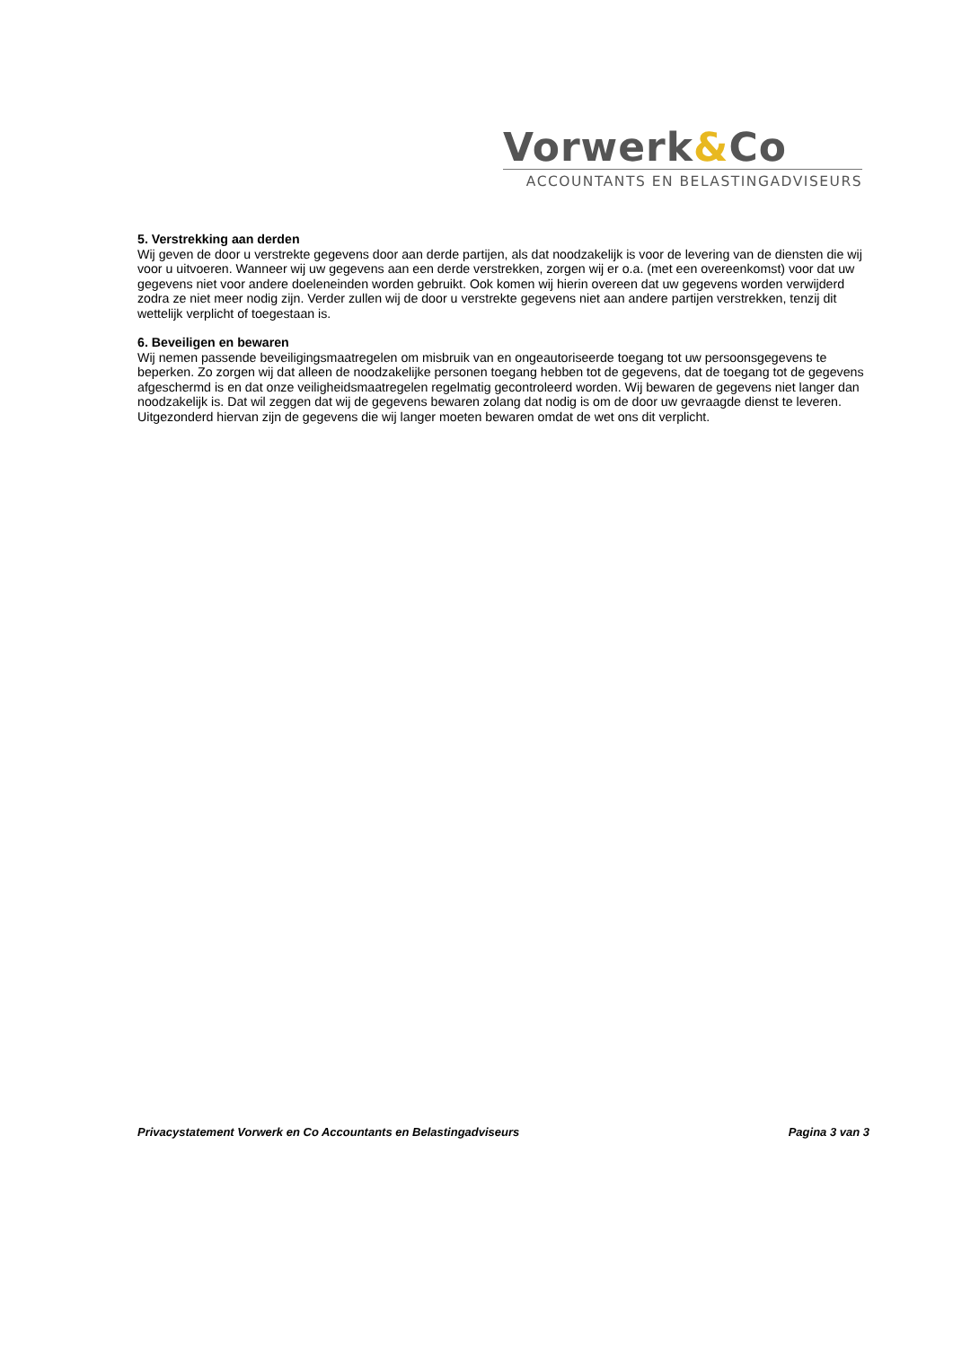Vorwerk&Co
ACCOUNTANTS EN BELASTINGADVISEURS
5. Verstrekking aan derden
Wij geven de door u verstrekte gegevens door aan derde partijen, als dat noodzakelijk is voor de levering van de diensten die wij voor u uitvoeren. Wanneer wij uw gegevens aan een derde verstrekken, zorgen wij er o.a. (met een overeenkomst) voor dat uw gegevens niet voor andere doeleneinden worden gebruikt. Ook komen wij hierin overeen dat uw gegevens worden verwijderd zodra ze niet meer nodig zijn. Verder zullen wij de door u verstrekte gegevens niet aan andere partijen verstrekken, tenzij dit wettelijk verplicht of toegestaan is.
6. Beveiligen en bewaren
Wij nemen passende beveiligingsmaatregelen om misbruik van en ongeautoriseerde toegang tot uw persoonsgegevens te beperken. Zo zorgen wij dat alleen de noodzakelijke personen toegang hebben tot de gegevens, dat de toegang tot de gegevens afgeschermd is en dat onze veiligheidsmaatregelen regelmatig gecontroleerd worden. Wij bewaren de gegevens niet langer dan noodzakelijk is. Dat wil zeggen dat wij de gegevens bewaren zolang dat nodig is om de door uw gevraagde dienst te leveren. Uitgezonderd hiervan zijn de gegevens die wij langer moeten bewaren omdat de wet ons dit verplicht.
Privacystatement Vorwerk en Co Accountants en Belastingadviseurs Pagina 3 van 3